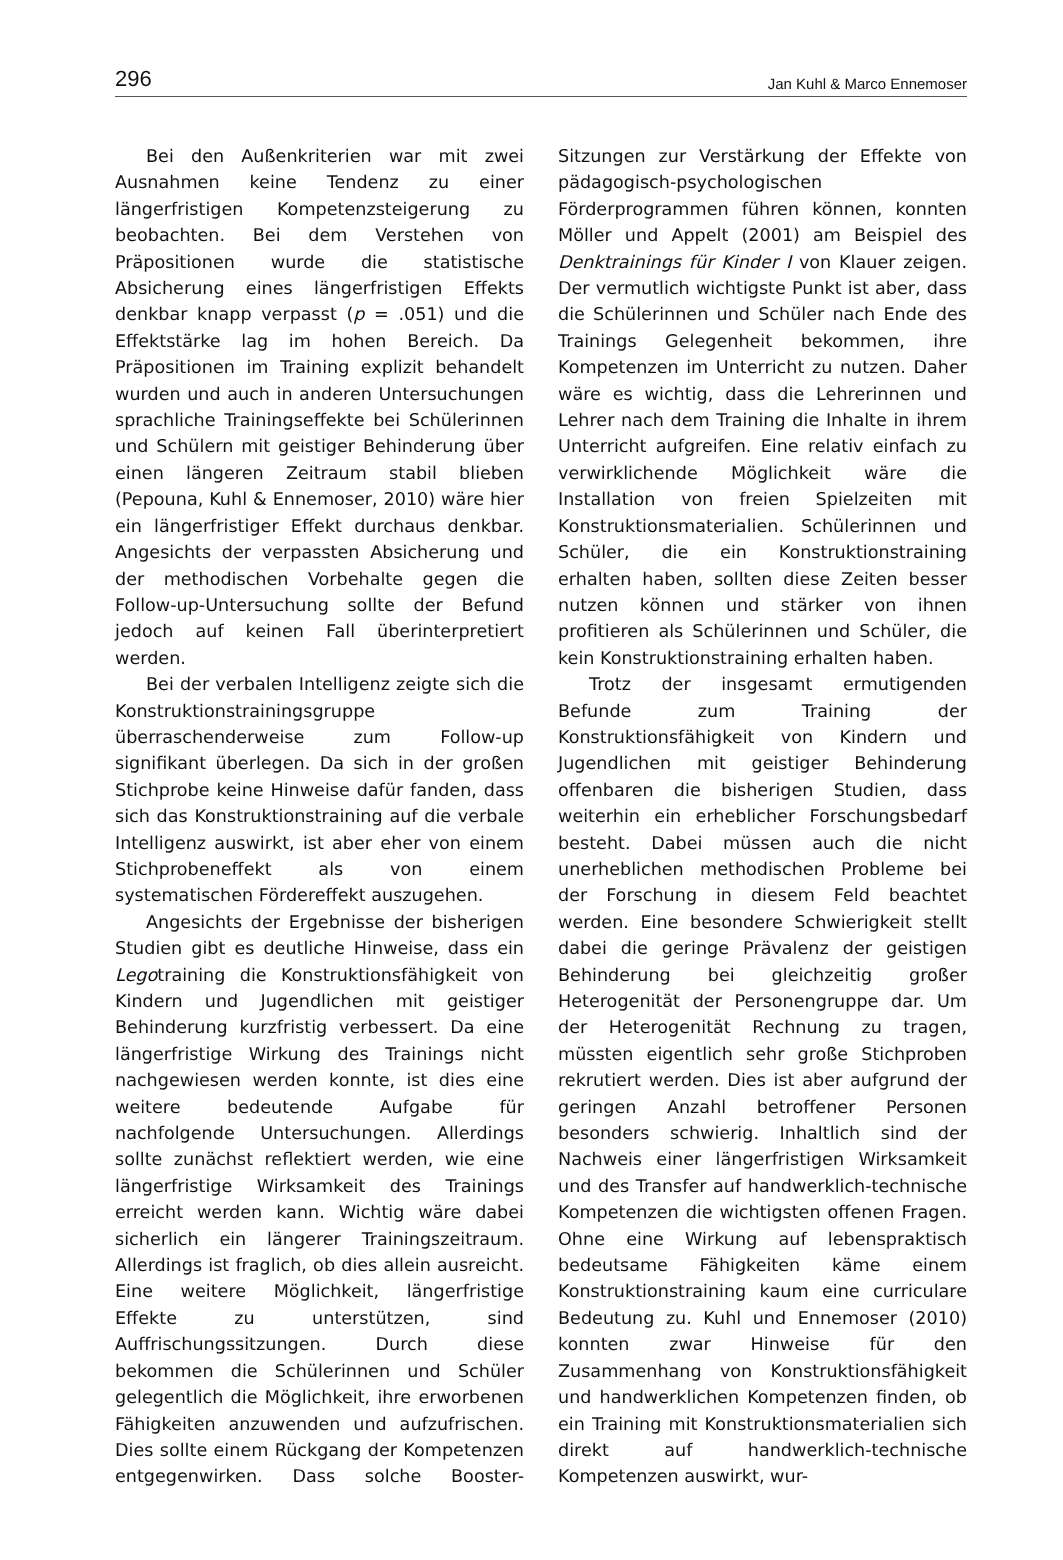296 Jan Kuhl & Marco Ennemoser
Bei den Außenkriterien war mit zwei Ausnahmen keine Tendenz zu einer längerfristigen Kompetenzsteigerung zu beobachten. Bei dem Verstehen von Präpositionen wurde die statistische Absicherung eines längerfristigen Effekts denkbar knapp verpasst (p = .051) und die Effektstärke lag im hohen Bereich. Da Präpositionen im Training explizit behandelt wurden und auch in anderen Untersuchungen sprachliche Trainingseffekte bei Schülerinnen und Schülern mit geistiger Behinderung über einen längeren Zeitraum stabil blieben (Pepouna, Kuhl & Ennemoser, 2010) wäre hier ein längerfristiger Effekt durchaus denkbar. Angesichts der verpassten Absicherung und der methodischen Vorbehalte gegen die Follow-up-Untersuchung sollte der Befund jedoch auf keinen Fall überinterpretiert werden.
Bei der verbalen Intelligenz zeigte sich die Konstruktionstrainingsgruppe überraschenderweise zum Follow-up signifikant überlegen. Da sich in der großen Stichprobe keine Hinweise dafür fanden, dass sich das Konstruktionstraining auf die verbale Intelligenz auswirkt, ist aber eher von einem Stichprobeneffekt als von einem systematischen Fördereffekt auszugehen.
Angesichts der Ergebnisse der bisherigen Studien gibt es deutliche Hinweise, dass ein Legotraining die Konstruktionsfähigkeit von Kindern und Jugendlichen mit geistiger Behinderung kurzfristig verbessert. Da eine längerfristige Wirkung des Trainings nicht nachgewiesen werden konnte, ist dies eine weitere bedeutende Aufgabe für nachfolgende Untersuchungen. Allerdings sollte zunächst reflektiert werden, wie eine längerfristige Wirksamkeit des Trainings erreicht werden kann. Wichtig wäre dabei sicherlich ein längerer Trainingszeitraum. Allerdings ist fraglich, ob dies allein ausreicht. Eine weitere Möglichkeit, längerfristige Effekte zu unterstützen, sind Auffrischungssitzungen. Durch diese bekommen die Schülerinnen und Schüler gelegentlich die Möglichkeit, ihre erworbenen Fähigkeiten anzuwenden und aufzufrischen. Dies sollte einem Rückgang der Kompetenzen entgegenwirken. Dass solche Booster-Sitzungen zur Verstärkung der Effekte von pädagogisch-psychologischen Förderprogrammen führen können, konnten Möller und Appelt (2001) am Beispiel des Denktrainings für Kinder I von Klauer zeigen. Der vermutlich wichtigste Punkt ist aber, dass die Schülerinnen und Schüler nach Ende des Trainings Gelegenheit bekommen, ihre Kompetenzen im Unterricht zu nutzen. Daher wäre es wichtig, dass die Lehrerinnen und Lehrer nach dem Training die Inhalte in ihrem Unterricht aufgreifen. Eine relativ einfach zu verwirklichende Möglichkeit wäre die Installation von freien Spielzeiten mit Konstruktionsmaterialien. Schülerinnen und Schüler, die ein Konstruktionstraining erhalten haben, sollten diese Zeiten besser nutzen können und stärker von ihnen profitieren als Schülerinnen und Schüler, die kein Konstruktionstraining erhalten haben.
Trotz der insgesamt ermutigenden Befunde zum Training der Konstruktionsfähigkeit von Kindern und Jugendlichen mit geistiger Behinderung offenbaren die bisherigen Studien, dass weiterhin ein erheblicher Forschungsbedarf besteht. Dabei müssen auch die nicht unerheblichen methodischen Probleme bei der Forschung in diesem Feld beachtet werden. Eine besondere Schwierigkeit stellt dabei die geringe Prävalenz der geistigen Behinderung bei gleichzeitig großer Heterogenität der Personengruppe dar. Um der Heterogenität Rechnung zu tragen, müssten eigentlich sehr große Stichproben rekrutiert werden. Dies ist aber aufgrund der geringen Anzahl betroffener Personen besonders schwierig. Inhaltlich sind der Nachweis einer längerfristigen Wirksamkeit und des Transfer auf handwerklich-technische Kompetenzen die wichtigsten offenen Fragen. Ohne eine Wirkung auf lebenspraktisch bedeutsame Fähigkeiten käme einem Konstruktionstraining kaum eine curriculare Bedeutung zu. Kuhl und Ennemoser (2010) konnten zwar Hinweise für den Zusammenhang von Konstruktionsfähigkeit und handwerklichen Kompetenzen finden, ob ein Training mit Konstruktionsmaterialien sich direkt auf handwerklich-technische Kompetenzen auswirkt, wur-